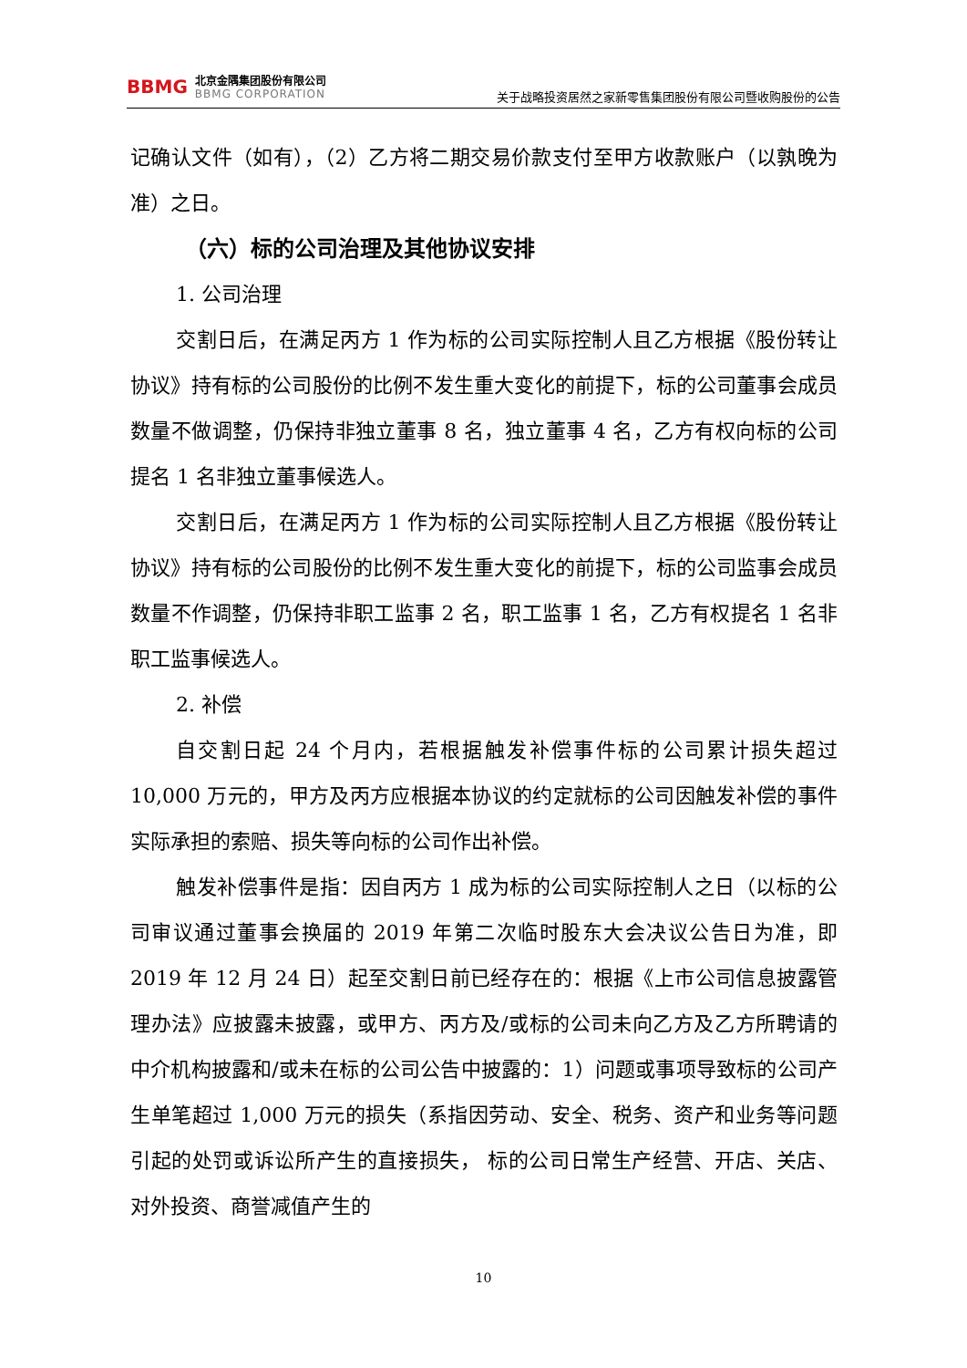BBMG
北京金隅集团股份有限公司
BBMG CORPORATION
关于战略投资居然之家新零售集团股份有限公司暨收购股份的公告
记确认文件（如有），（2）乙方将二期交易价款支付至甲方收款账户（以孰晚为准）之日。
（六）标的公司治理及其他协议安排
1. 公司治理
交割日后，在满足丙方 1 作为标的公司实际控制人且乙方根据《股份转让协议》持有标的公司股份的比例不发生重大变化的前提下，标的公司董事会成员数量不做调整，仍保持非独立董事 8 名，独立董事 4 名，乙方有权向标的公司提名 1 名非独立董事候选人。
交割日后，在满足丙方 1 作为标的公司实际控制人且乙方根据《股份转让协议》持有标的公司股份的比例不发生重大变化的前提下，标的公司监事会成员数量不作调整，仍保持非职工监事 2 名，职工监事 1 名，乙方有权提名 1 名非职工监事候选人。
2. 补偿
自交割日起 24 个月内，若根据触发补偿事件标的公司累计损失超过 10,000 万元的，甲方及丙方应根据本协议的约定就标的公司因触发补偿的事件实际承担的索赔、损失等向标的公司作出补偿。
触发补偿事件是指：因自丙方 1 成为标的公司实际控制人之日（以标的公司审议通过董事会换届的 2019 年第二次临时股东大会决议公告日为准，即 2019 年 12 月 24 日）起至交割日前已经存在的：根据《上市公司信息披露管理办法》应披露未披露，或甲方、丙方及/或标的公司未向乙方及乙方所聘请的中介机构披露和/或未在标的公司公告中披露的：1）问题或事项导致标的公司产生单笔超过 1,000 万元的损失（系指因劳动、安全、税务、资产和业务等问题引起的处罚或诉讼所产生的直接损失， 标的公司日常生产经营、开店、关店、对外投资、商誉减值产生的
10